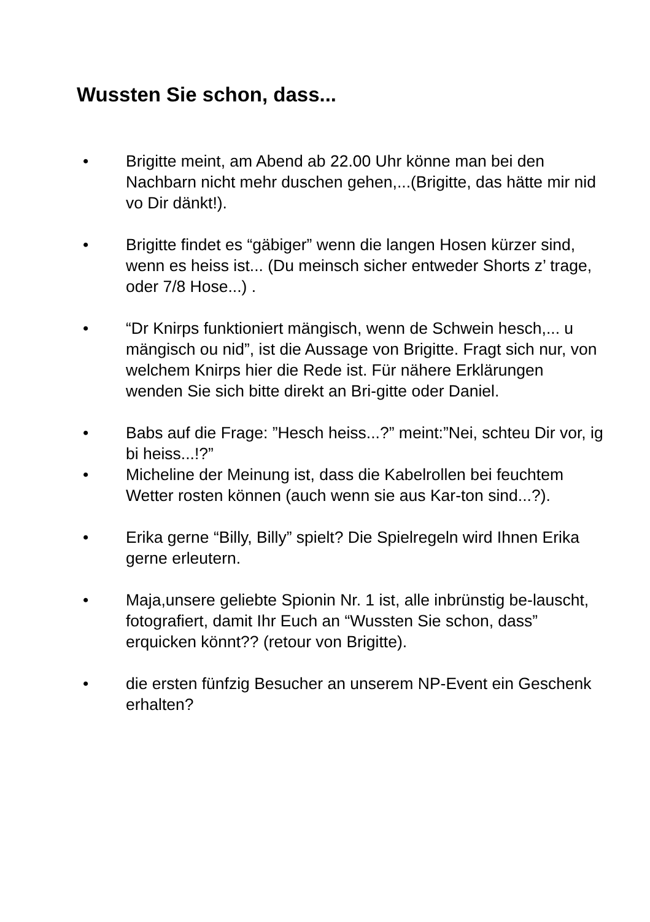Wussten Sie schon, dass...
• Brigitte meint, am Abend ab 22.00 Uhr könne man bei den Nachbarn nicht mehr duschen gehen,...(Brigitte, das hätte mir nid vo Dir dänkt!).
• Brigitte findet es “gäbiger” wenn die langen Hosen kürzer sind, wenn es heiss ist... (Du meinsch sicher entweder Shorts z’ trage, oder 7/8 Hose...) .
• “Dr Knirps funktioniert mängisch, wenn de Schwein hesch,... u mängisch ou nid”, ist die Aussage von Brigitte. Fragt sich nur, von welchem Knirps hier die Rede ist. Für nähere Erklärungen wenden Sie sich bitte direkt an Bri-gitte oder Daniel.
• Babs auf die Frage: ”Hesch heiss...?” meint:”Nei, schteu Dir vor, ig bi heiss...!?”
• Micheline der Meinung ist, dass die Kabelrollen bei feuchtem Wetter rosten können (auch wenn sie aus Kar-ton sind...?).
• Erika gerne “Billy, Billy” spielt? Die Spielregeln wird Ihnen Erika gerne erleutern.
• Maja,unsere geliebte Spionin Nr. 1 ist, alle inbrünstig be-lauscht, fotografiert, damit Ihr Euch an “Wussten Sie schon, dass” erquicken könnt?? (retour von Brigitte).
• die ersten fünfzig Besucher an unserem NP-Event ein Geschenk erhalten?